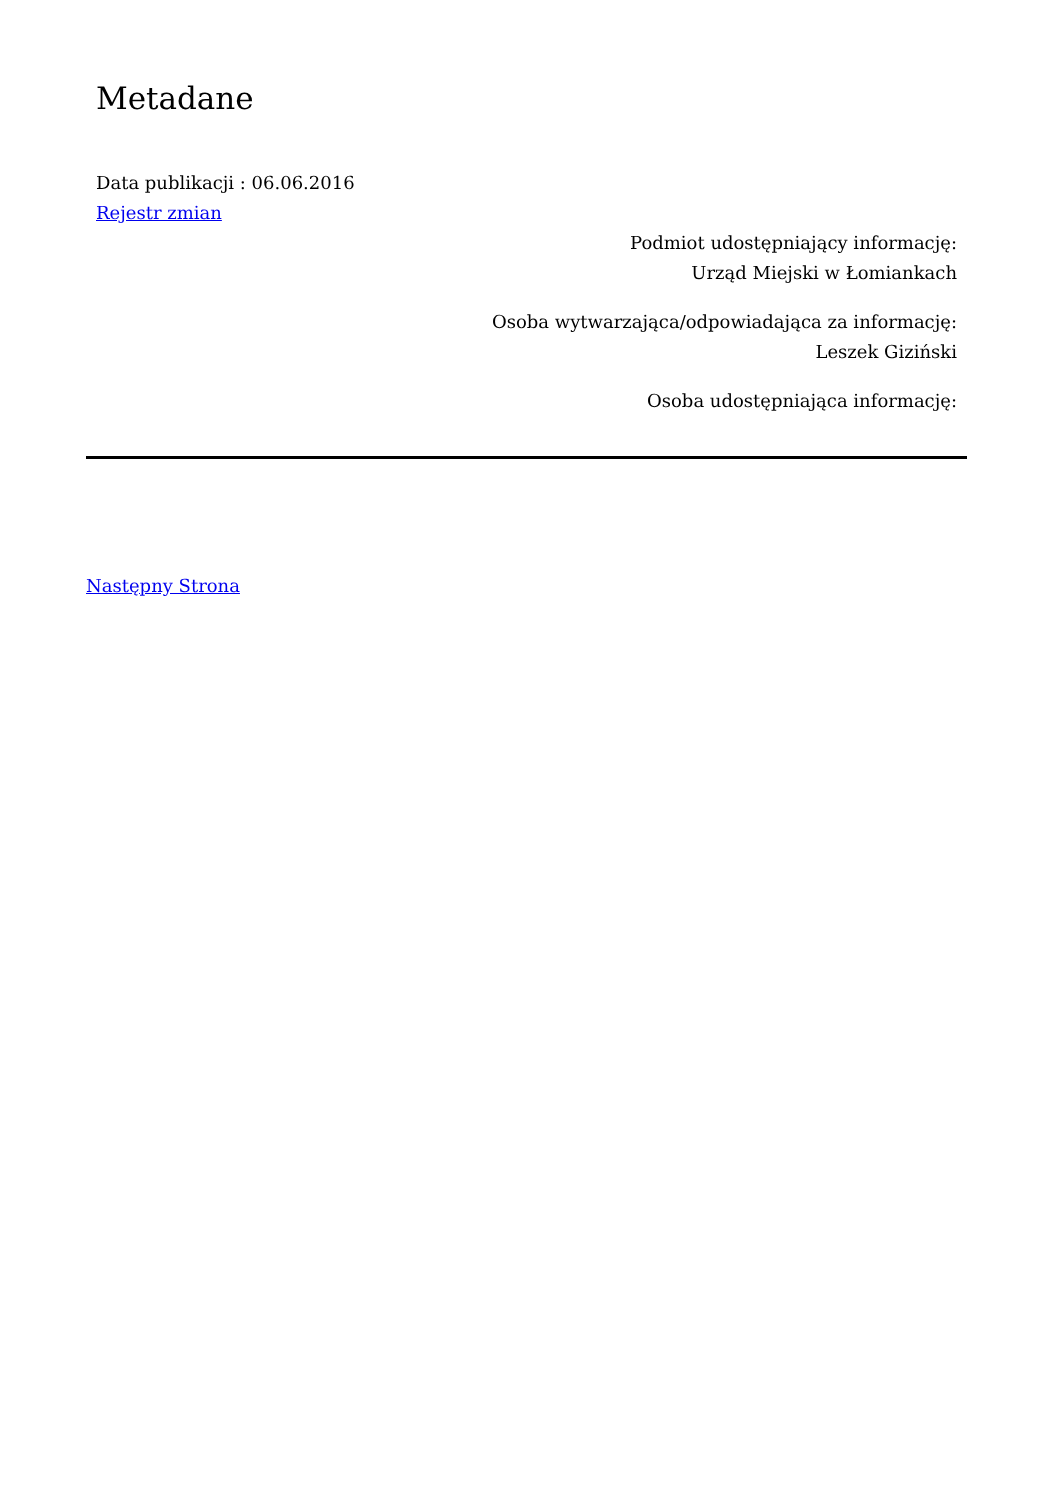Metadane
Data publikacji : 06.06.2016
Rejestr zmian
Podmiot udostępniający informację:
Urząd Miejski w Łomiankach
Osoba wytwarzająca/odpowiadająca za informację:
Leszek Giziński
Osoba udostępniająca informację:
Następny Strona